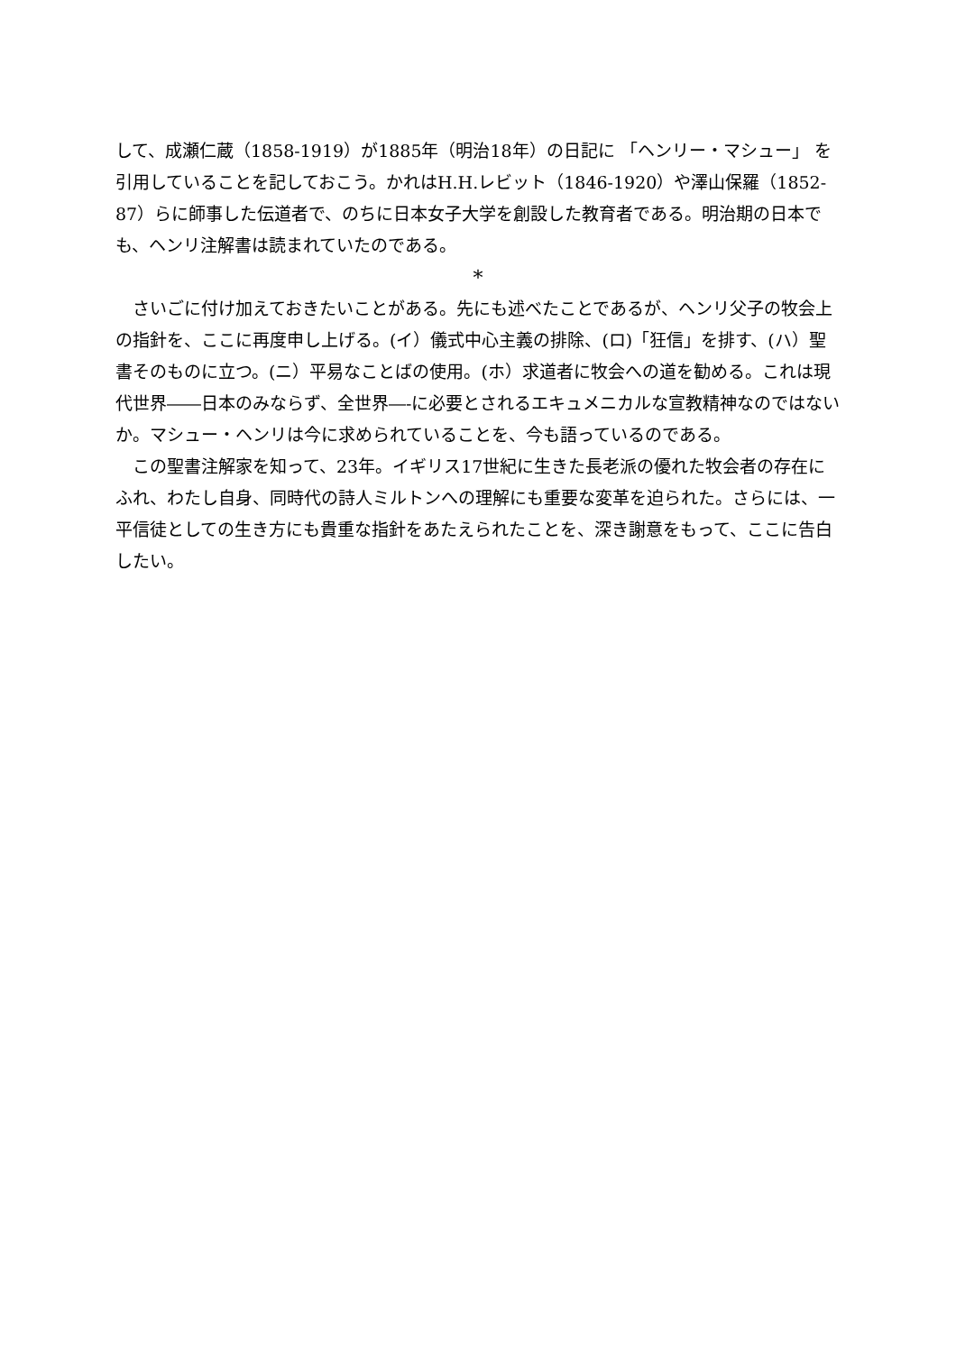して、成瀬仁蔵（1858-1919）が1885年（明治18年）の日記に 「ヘンリー・マシュー」 を引用していることを記しておこう。かれはH.H.レビット（1846-1920）や澤山保羅（1852-87）らに師事した伝道者で、のちに日本女子大学を創設した教育者である。明治期の日本でも、ヘンリ注解書は読まれていたのである。
*
さいごに付け加えておきたいことがある。先にも述べたことであるが、ヘンリ父子の牧会上の指針を、ここに再度申し上げる。(イ）儀式中心主義の排除、(ロ)「狂信」を排す、(ハ）聖書そのものに立つ。(ニ）平易なことばの使用。(ホ）求道者に牧会への道を勧める。これは現代世界――日本のみならず、全世界―-に必要とされるエキュメニカルな宣教精神なのではないか。マシュー・ヘンリは今に求められていることを、今も語っているのである。
この聖書注解家を知って、23年。イギリス17世紀に生きた長老派の優れた牧会者の存在にふれ、わたし自身、同時代の詩人ミルトンへの理解にも重要な変革を迫られた。さらには、一平信徒としての生き方にも貴重な指針をあたえられたことを、深き謝意をもって、ここに告白したい。